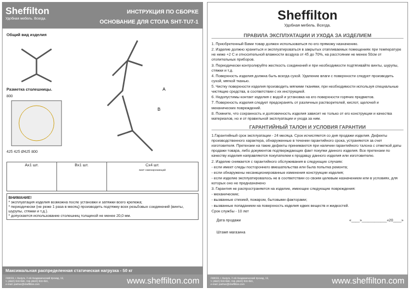Sheffilton
Удобная мебель. Всегда.
ИНСТРУКЦИЯ ПО СБОРКЕ
ОСНОВАНИЕ ДЛЯ СТОЛА SHT-TU7-1
Общий вид изделия
Разметка столешницы.
800
425 425 Ø425 800
A
B
| Ax1 шт. | Bx1 шт. | Cx4 шт. винт самонарезающий |
ВНИМАНИЕ!
* эксплуатация изделия возможна после установки и затяжки всего крепежа;
* периодически (не реже 1 раза в месяц) производить подтяжку всех резьбовых соединений (винты, шурупы, стяжки и т.д.).
* допускается использование столешниц толщиной не менее 20,0 мм.
Максимальная распределенная статическая нагрузка - 50 кг
248033, г. Калуга, 2-ой Академический проезд, 13,
т. (4842) 500-580, т/ф (4842) 500-581,
e-mail: partner@sheffilton.com
www.sheffilton.com
Sheffilton
Удобная мебель. Всегда.
ПРАВИЛА ЭКСПЛУАТАЦИИ И УХОДА ЗА ИЗДЕЛИЕМ
1. Приобретенный Вами товар должен использоваться по его прямому назначению.
2. Изделие должно храниться и эксплуатироваться в закрытых отапливаемых помещениях при температуре не ниже +2 С и относительной влажности воздуха от 45 до 70%, на расстоянии не менее 50см от отопительных приборов.
3. Периодически контролируйте жесткость соединений и при необходимости подтягивайте винты, шурупы, стяжки и т.д.
4. Поверхность изделия должна быть всегда сухой. Удаление влаги с поверхности следует производить сухой, мягкой тканью.
5. Чистку поверхности изделия производить мягкими тканями, при необходимости используя специальные чистящие средства, в соответствии с их инструкцией.
6. Недопустимы контакт изделия с водой и установка на его поверхности горячих предметов.
7. Поверхность изделия следует предохранять от различных растворителей, кислот, щелочей и механических повреждений.
8. Помните, что сохранность и долговечность изделия зависит не только от его конструкции и качества материалов, но и от правильной эксплуатации и ухода за ним.
ГАРАНТИЙНЫЙ ТАЛОН И УСЛОВИЯ ГАРАНТИИ
1.Гарантийный срок эксплуатации - 24 месяца. Срок исчисляется со дня продажи изделия. Дефекты производственного характера, обнаруженные в течении гарантийного срока, устраняются за счет изготовителя. Претензии на такие дефекты принимаются при наличии гарантийного талона с отметкой даты продажи товара, либо документов подтверждающих факт покупки данного изделия. Все претензии по качеству изделия направляются покупателем к продавцу данного изделия или изготовителю.
2. Изделие снимается с гарантийного обслуживания в следующих случаях:
- если имеет следы постороннего вмешательства или была попытка ремонта;
- если обнаружены несанкционированные изменения конструкции изделия;
- если изделие эксплуатировалось не в соответствии со своим целевым назначением или в условиях, для которых оно не предназначено
3. Гарантия не распространяется на изделие, имеющее следующие повреждения:
- механические;
- вызванные стихией, пожаром, бытовыми факторами;
- вызванные попаданием на поверхность изделия едких веществ и жидкостей.
Срок службы - 10 лет
Дата продажи «____»____________«20____»
Штамп магазина
248033, г. Калуга, 2-ой Академический проезд, 13,
т. (4842) 500-580, т/ф (4842) 500-581,
e-mail: partner@sheffilton.com
www.sheffilton.com